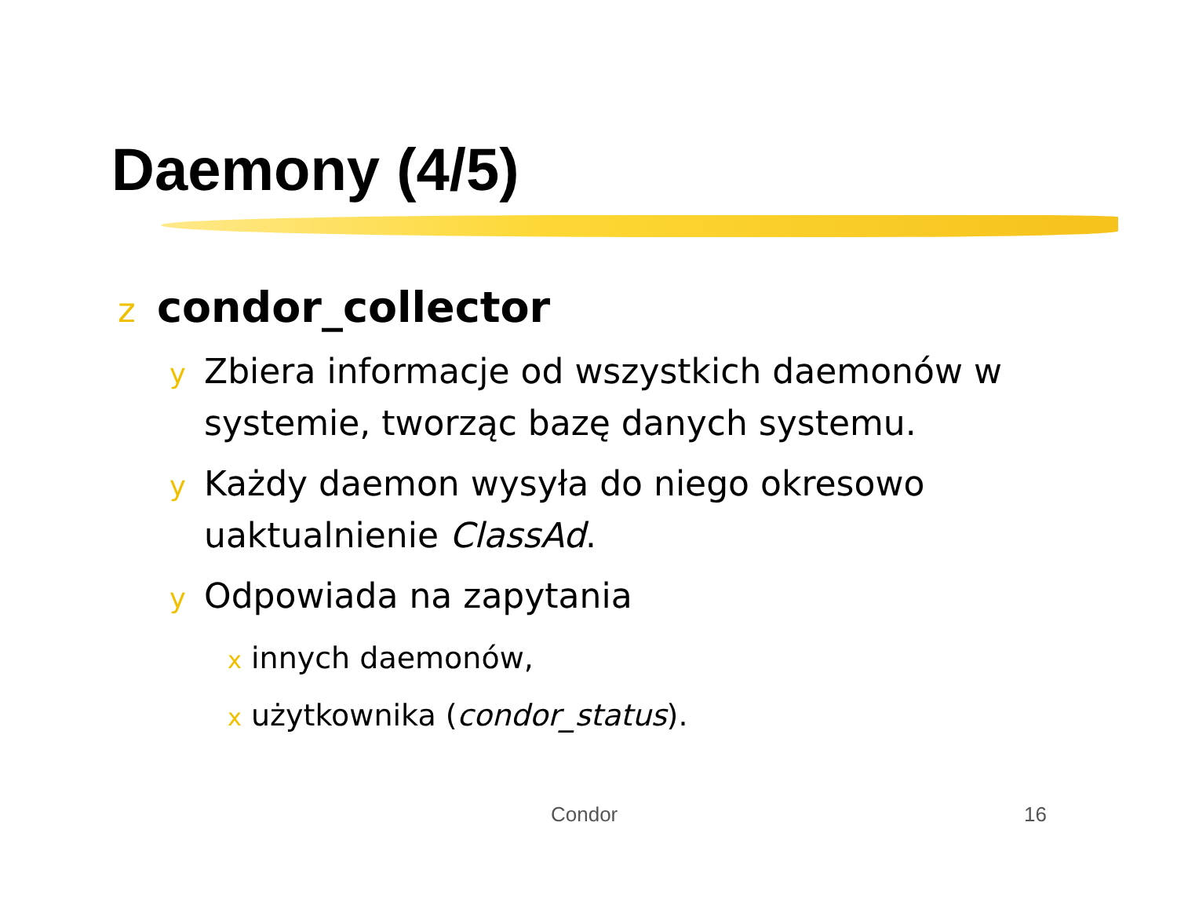Daemony (4/5)
zcondor_collector
y Zbiera informacje od wszystkich daemonów w systemie, tworząc bazę danych systemu.
y Każdy daemon wysyła do niego okresowo uaktualnienie ClassAd.
y Odpowiada na zapytania
xinnych daemonów,
xużytkownika (condor_status).
Condor 16